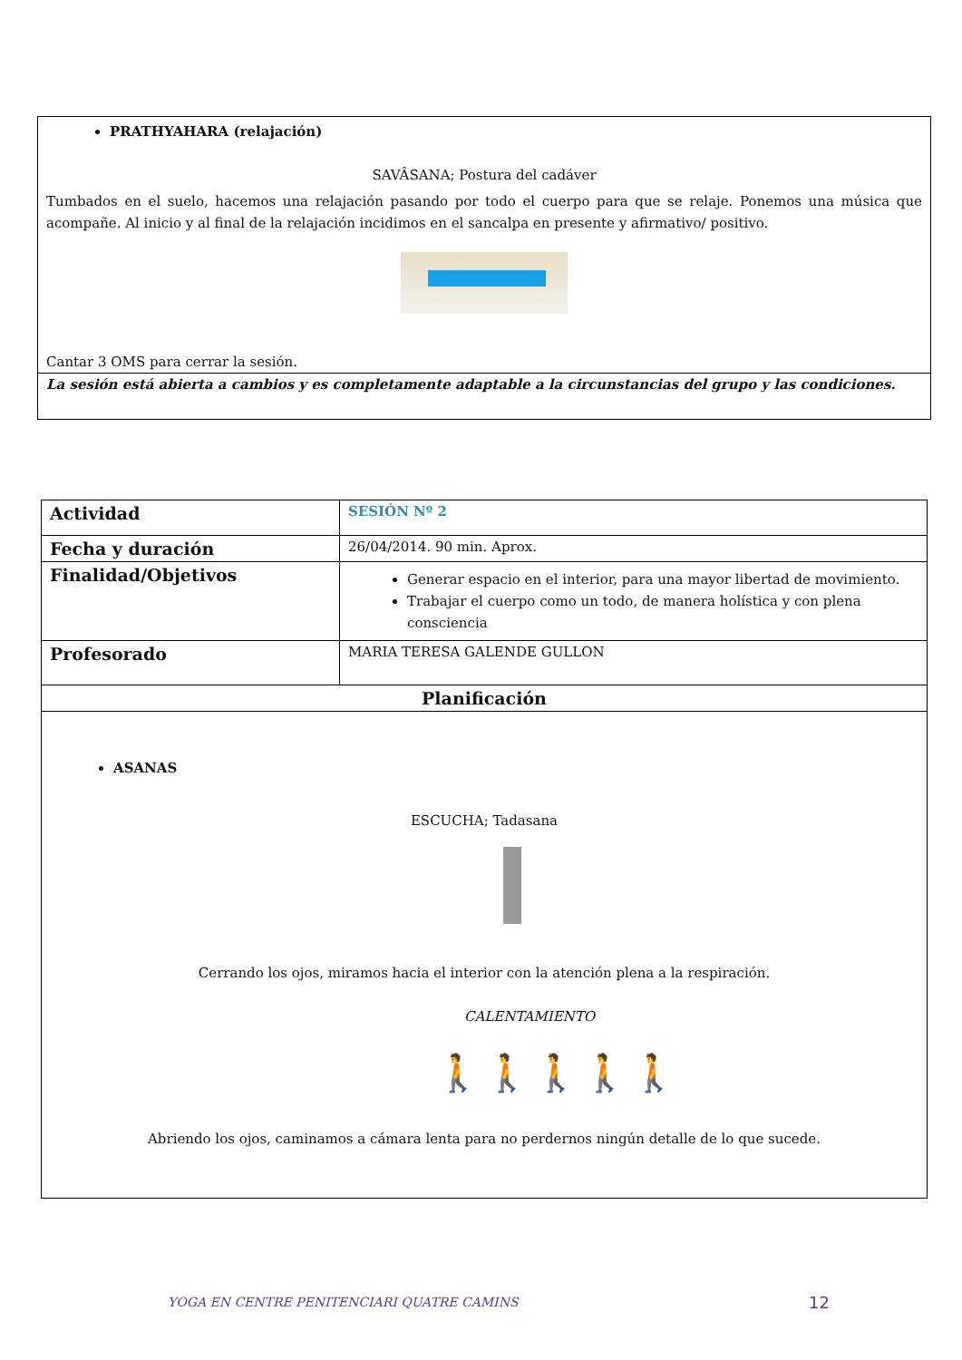| PRATHYAHARA (relajación) SAVÂSANA; Postura del cadáver Tumbados en el suelo, hacemos una relajación pasando por todo el cuerpo para que se relaje. Ponemos una música que acompañe. Al inicio y al final de la relajación incidimos en el sancalpa en presente y afirmativo/ positivo. Cantar 3 OMS para cerrar la sesión. |
| La sesión está abierta a cambios y es completamente adaptable a la circunstancias del grupo y las condiciones. |
| Actividad | SESIÓN Nº 2 |
| Fecha y duración | 26/04/2014. 90 min. Aprox. |
| Finalidad/Objetivos | Generar espacio en el interior, para una mayor libertad de movimiento. Trabajar el cuerpo como un todo, de manera holística y con plena consciencia |
| Profesorado | MARIA TERESA GALENDE GULLON |
| Planificación | |
| ASANAS ESCUCHA; Tadasana Cerrando los ojos, miramos hacia el interior con la atención plena a la respiración. CALENTAMIENTO 🚶🚶🚶🚶🚶 Abriendo los ojos, caminamos a cámara lenta para no perdernos ningún detalle de lo que sucede. | |
YOGA EN CENTRE PENITENCIARI QUATRE CAMINS
12